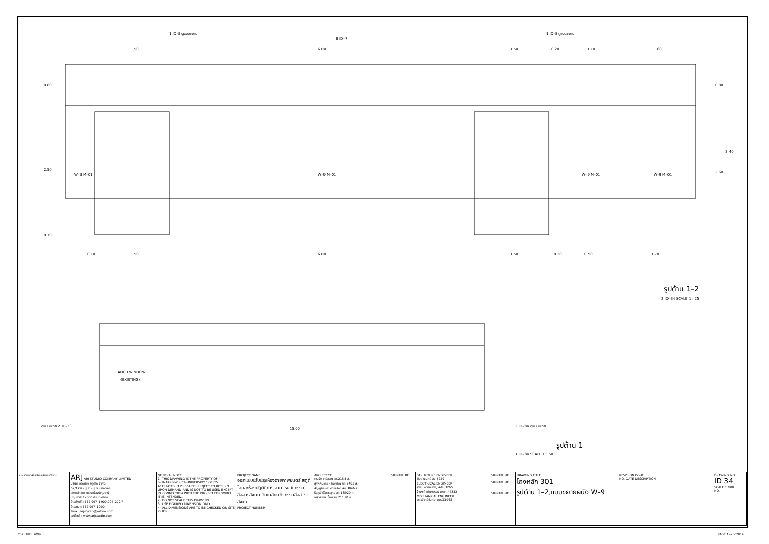1.50
6.00
1.50
0.20
1.10
1.60
0.80
2.50
0.10
0.80
3.40
2.60
0.10
1.50
6.00
1.50
0.30
0.90
1.70
W–9 M–01
W–9 M–01
W–9 M–01
W–9 M–01
1 ID–8 ดูแบบขยาย
B ID–7
1 ID–8 ดูแบบขยาย
รูปด้าน 1–2
2 ID–34 SCALE 1 : 25
ARCH WINDOW
(EXISTING)
15.00
ดูแบบขยาย 2 ID–33
2 ID–34 ดูแบบขยาย
รูปด้าน 1
1 ID–34 SCALE 1 : 50
| มหาวิทยาลัยศรีนครินทรวิโรฒ | ARJ ARJ STUDIO COMPANY LIMITED บริษัท เออาร์เจ สตูดิโอ จำกัด 52/179 หมู่ 7 หมู่บ้านเมืองเอก เขตหลักหก แขวงเมืองปทุมธานี ปทุมธานี 12000 ประเทศไทย โทรศัพท์ : 662 997–1900,997–2727 โทรสาร : 662 997–1900 อีเมล์ : arjstudio@yahoo.com เวปไซต์ : www.arjstudio.com | GENERAL NOTE 1. THIS DRAWING IS THE PROPERTY OF " SRINAKRINWIROT–UNIVERSITY " OF ITS AFFILIATES. IT IS ISSUED SUBJECT TO RETURN UPON DEMAND AND IS NOT TO BE USED EXCEPT IN CONNECTION WITH THE PROJECT FOR WHICH IT IS INTENDED. 2. DO NOT SCALE THIS DRAWING. 3. USE FIGURED DIMENSION ONLY. 4. ALL DIMENSIONS ARE TO BE CHECKED ON SITE PRIOR | PROJECT NAME ออกแบบปรับปรุงห้องฉายภาพยนตร์ สตูดิโอและห้องปฏิบัติการ อาคารนวัตกรรมสื่อสารสังคม วิทยาลัยนวัตกรรมสื่อสารสังคม PROJECT NUMBER | ARCHITECT เจนจัด ศรีอรุณ สถ.2155 ส. สุภัคคินทร์ หลีมเจริญ สถ.2483 ส. สัญญลักษณ์ ดาราเรือง สถ.3046 ส. ธีรวุฒิ เล็กชลอุทร สถ.13920 ภ. จารุวรรณ น้ำพา สถ.21130 ภ. | SIGNATURE | STRUCTURE ENGINEER พิมล นนทลี สย.5229 ELECTRICAL ENGINEER สุริยะ พานิชเจริญ สฟก.3265 จ้านงค์ เที่ยงธรรม ภฟก.47352 MECHANICAL ENGINEER พฤฒิ ศรีจันทรา ภก.31968 | SIGNATURE SIGNATURE SIGNATURE | DRAWING TITLE โถงหลัก 301 รูปด้าน 1–2,แบบขยายผนัง W–9 | REVISION ISSUE NO. DATE DESCRIPTION | DRAWING NO. ID 34 SCALE 1:100 NO. |
CSC 3RD.DWG PAGE A–2 V.2014